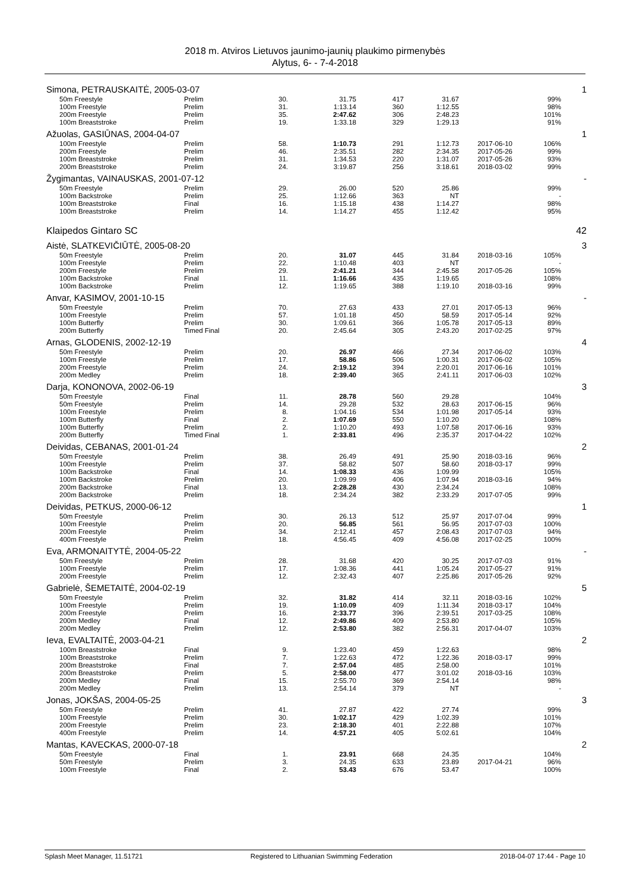2018 m. Atviros Lietuvos jaunimo-jaunių plaukimo pirmenybės
Alytus, 6- - 7-4-2018
| Simona, PETRAUSKAITĖ, 2005-03-07 | | | | | | | | | 1 |
| | 50m Freestyle | Prelim | 30. | 31.75 | 417 | 31.67 | | 99% | |
| | 100m Freestyle | Prelim | 31. | 1:13.14 | 360 | 1:12.55 | | 98% | |
| | 200m Freestyle | Prelim | 35. | 2:47.62 | 306 | 2:48.23 | | 101% | |
| | 100m Breaststroke | Prelim | 19. | 1:33.18 | 329 | 1:29.13 | | 91% | |
| Ažuolas, GASIŪNAS, 2004-04-07 | | | | | | | | | 1 |
| | 100m Freestyle | Prelim | 58. | 1:10.73 | 291 | 1:12.73 | 2017-06-10 | 106% | |
| | 200m Freestyle | Prelim | 46. | 2:35.51 | 282 | 2:34.35 | 2017-05-26 | 99% | |
| | 100m Breaststroke | Prelim | 31. | 1:34.53 | 220 | 1:31.07 | 2017-05-26 | 93% | |
| | 200m Breaststroke | Prelim | 24. | 3:19.87 | 256 | 3:18.61 | 2018-03-02 | 99% | |
| Žygimantas, VAINAUSKAS, 2001-07-12 | | | | | | | | | - |
| | 50m Freestyle | Prelim | 29. | 26.00 | 520 | 25.86 | | 99% | |
| | 100m Backstroke | Prelim | 25. | 1:12.66 | 363 | NT | | - | |
| | 100m Breaststroke | Final | 16. | 1:15.18 | 438 | 1:14.27 | | 98% | |
| | 100m Breaststroke | Prelim | 14. | 1:14.27 | 455 | 1:12.42 | | 95% | |
| Klaipedos Gintaro SC | | | | | | | | | 42 |
| Aistė, SLATKEVIČIŪTĖ, 2005-08-20 | | | | | | | | | 3 |
| | 50m Freestyle | Prelim | 20. | 31.07 | 445 | 31.84 | 2018-03-16 | 105% | |
| | 100m Freestyle | Prelim | 22. | 1:10.48 | 403 | NT | | - | |
| | 200m Freestyle | Prelim | 29. | 2:41.21 | 344 | 2:45.58 | 2017-05-26 | 105% | |
| | 100m Backstroke | Final | 11. | 1:16.66 | 435 | 1:19.65 | | 108% | |
| | 100m Backstroke | Prelim | 12. | 1:19.65 | 388 | 1:19.10 | 2018-03-16 | 99% | |
| Anvar, KASIMOV, 2001-10-15 | | | | | | | | | - |
| | 50m Freestyle | Prelim | 70. | 27.63 | 433 | 27.01 | 2017-05-13 | 96% | |
| | 100m Freestyle | Prelim | 57. | 1:01.18 | 450 | 58.59 | 2017-05-14 | 92% | |
| | 100m Butterfly | Prelim | 30. | 1:09.61 | 366 | 1:05.78 | 2017-05-13 | 89% | |
| | 200m Butterfly | Timed Final | 20. | 2:45.64 | 305 | 2:43.20 | 2017-02-25 | 97% | |
| Arnas, GLODENIS, 2002-12-19 | | | | | | | | | 4 |
| | 50m Freestyle | Prelim | 20. | 26.97 | 466 | 27.34 | 2017-06-02 | 103% | |
| | 100m Freestyle | Prelim | 17. | 58.86 | 506 | 1:00.31 | 2017-06-02 | 105% | |
| | 200m Freestyle | Prelim | 24. | 2:19.12 | 394 | 2:20.01 | 2017-06-16 | 101% | |
| | 200m Medley | Prelim | 18. | 2:39.40 | 365 | 2:41.11 | 2017-06-03 | 102% | |
| Darja, KONONOVA, 2002-06-19 | | | | | | | | | 3 |
| | 50m Freestyle | Final | 11. | 28.78 | 560 | 29.28 | | 104% | |
| | 50m Freestyle | Prelim | 14. | 29.28 | 532 | 28.63 | 2017-06-15 | 96% | |
| | 100m Freestyle | Prelim | 8. | 1:04.16 | 534 | 1:01.98 | 2017-05-14 | 93% | |
| | 100m Butterfly | Final | 2. | 1:07.69 | 550 | 1:10.20 | | 108% | |
| | 100m Butterfly | Prelim | 2. | 1:10.20 | 493 | 1:07.58 | 2017-06-16 | 93% | |
| | 200m Butterfly | Timed Final | 1. | 2:33.81 | 496 | 2:35.37 | 2017-04-22 | 102% | |
| Deividas, CEBANAS, 2001-01-24 | | | | | | | | | 2 |
| | 50m Freestyle | Prelim | 38. | 26.49 | 491 | 25.90 | 2018-03-16 | 96% | |
| | 100m Freestyle | Prelim | 37. | 58.82 | 507 | 58.60 | 2018-03-17 | 99% | |
| | 100m Backstroke | Final | 14. | 1:08.33 | 436 | 1:09.99 | | 105% | |
| | 100m Backstroke | Prelim | 20. | 1:09.99 | 406 | 1:07.94 | 2018-03-16 | 94% | |
| | 200m Backstroke | Final | 13. | 2:28.28 | 430 | 2:34.24 | | 108% | |
| | 200m Backstroke | Prelim | 18. | 2:34.24 | 382 | 2:33.29 | 2017-07-05 | 99% | |
| Deividas, PETKUS, 2000-06-12 | | | | | | | | | 1 |
| | 50m Freestyle | Prelim | 30. | 26.13 | 512 | 25.97 | 2017-07-04 | 99% | |
| | 100m Freestyle | Prelim | 20. | 56.85 | 561 | 56.95 | 2017-07-03 | 100% | |
| | 200m Freestyle | Prelim | 34. | 2:12.41 | 457 | 2:08.43 | 2017-07-03 | 94% | |
| | 400m Freestyle | Prelim | 18. | 4:56.45 | 409 | 4:56.08 | 2017-02-25 | 100% | |
| Eva, ARMONAITYTĖ, 2004-05-22 | | | | | | | | | - |
| | 50m Freestyle | Prelim | 28. | 31.68 | 420 | 30.25 | 2017-07-03 | 91% | |
| | 100m Freestyle | Prelim | 17. | 1:08.36 | 441 | 1:05.24 | 2017-05-27 | 91% | |
| | 200m Freestyle | Prelim | 12. | 2:32.43 | 407 | 2:25.86 | 2017-05-26 | 92% | |
| Gabrielė, ŠEMETAITĖ, 2004-02-19 | | | | | | | | | 5 |
| | 50m Freestyle | Prelim | 32. | 31.82 | 414 | 32.11 | 2018-03-16 | 102% | |
| | 100m Freestyle | Prelim | 19. | 1:10.09 | 409 | 1:11.34 | 2018-03-17 | 104% | |
| | 200m Freestyle | Prelim | 16. | 2:33.77 | 396 | 2:39.51 | 2017-03-25 | 108% | |
| | 200m Medley | Final | 12. | 2:49.86 | 409 | 2:53.80 | | 105% | |
| | 200m Medley | Prelim | 12. | 2:53.80 | 382 | 2:56.31 | 2017-04-07 | 103% | |
| Ieva, EVALTAITĖ, 2003-04-21 | | | | | | | | | 2 |
| | 100m Breaststroke | Final | 9. | 1:23.40 | 459 | 1:22.63 | | 98% | |
| | 100m Breaststroke | Prelim | 7. | 1:22.63 | 472 | 1:22.36 | 2018-03-17 | 99% | |
| | 200m Breaststroke | Final | 7. | 2:57.04 | 485 | 2:58.00 | | 101% | |
| | 200m Breaststroke | Prelim | 5. | 2:58.00 | 477 | 3:01.02 | 2018-03-16 | 103% | |
| | 200m Medley | Final | 15. | 2:55.70 | 369 | 2:54.14 | | 98% | |
| | 200m Medley | Prelim | 13. | 2:54.14 | 379 | NT | | - | |
| Jonas, JOKŠAS, 2004-05-25 | | | | | | | | | 3 |
| | 50m Freestyle | Prelim | 41. | 27.87 | 422 | 27.74 | | 99% | |
| | 100m Freestyle | Prelim | 30. | 1:02.17 | 429 | 1:02.39 | | 101% | |
| | 200m Freestyle | Prelim | 23. | 2:18.30 | 401 | 2:22.88 | | 107% | |
| | 400m Freestyle | Prelim | 14. | 4:57.21 | 405 | 5:02.61 | | 104% | |
| Mantas, KAVECKAS, 2000-07-18 | | | | | | | | | 2 |
| | 50m Freestyle | Final | 1. | 23.91 | 668 | 24.35 | | 104% | |
| | 50m Freestyle | Prelim | 3. | 24.35 | 633 | 23.89 | 2017-04-21 | 96% | |
| | 100m Freestyle | Final | 2. | 53.43 | 676 | 53.47 | | 100% | |
Splash Meet Manager, 11.51721 Registered to Lithuanian Swimming Federation 2018-04-07 17:44 - Page 10